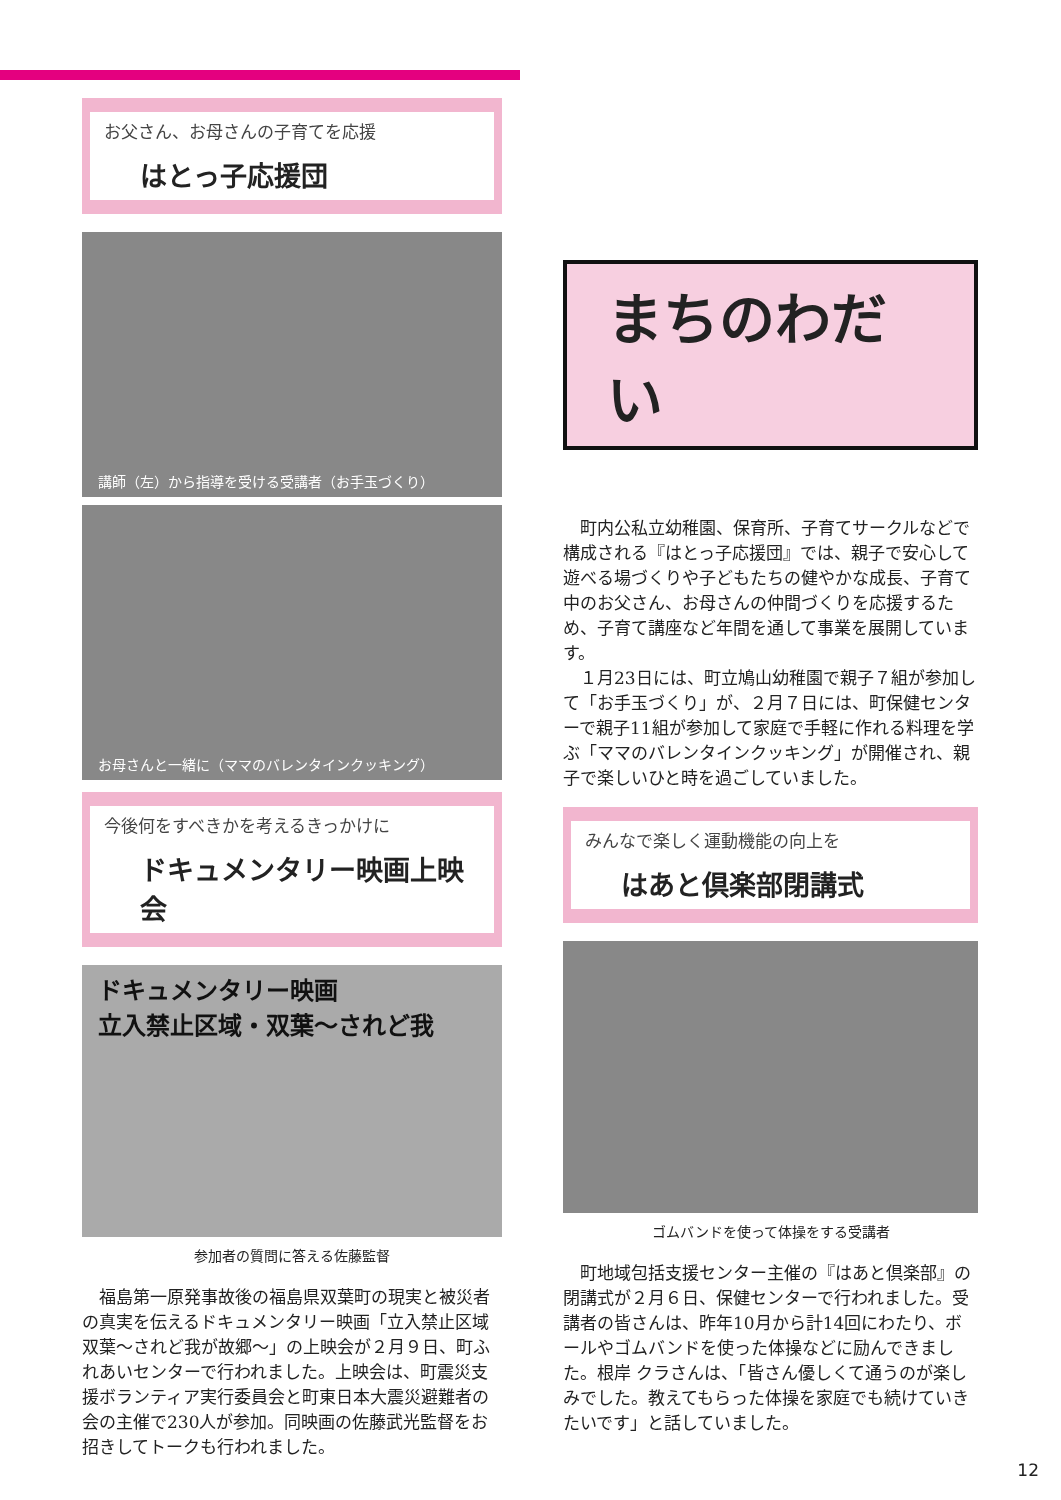お父さん、お母さんの子育てを応援
はとっ子応援団
講師（左）から指導を受ける受講者（お手玉づくり）
お母さんと一緒に（ママのバレンタインクッキング）
今後何をすべきかを考えるきっかけに
ドキュメンタリー映画上映会
ドキュメンタリー映画
立入禁止区域・双葉～されど我
参加者の質問に答える佐藤監督
福島第一原発事故後の福島県双葉町の現実と被災者の真実を伝えるドキュメンタリー映画「立入禁止区域 双葉～されど我が故郷～」の上映会が２月９日、町ふれあいセンターで行われました。上映会は、町震災支援ボランティア実行委員会と町東日本大震災避難者の会の主催で230人が参加。同映画の佐藤武光監督をお招きしてトークも行われました。
まちのわだい
町内公私立幼稚園、保育所、子育てサークルなどで構成される『はとっ子応援団』では、親子で安心して遊べる場づくりや子どもたちの健やかな成長、子育て中のお父さん、お母さんの仲間づくりを応援するため、子育て講座など年間を通して事業を展開しています。
１月23日には、町立鳩山幼稚園で親子７組が参加して「お手玉づくり」が、２月７日には、町保健センターで親子11組が参加して家庭で手軽に作れる料理を学ぶ「ママのバレンタインクッキング」が開催され、親子で楽しいひと時を過ごしていました。
みんなで楽しく運動機能の向上を
はあと倶楽部閉講式
ゴムバンドを使って体操をする受講者
町地域包括支援センター主催の『はあと倶楽部』の閉講式が２月６日、保健センターで行われました。受講者の皆さんは、昨年10月から計14回にわたり、ボールやゴムバンドを使った体操などに励んできました。根岸 クラさんは、「皆さん優しくて通うのが楽しみでした。教えてもらった体操を家庭でも続けていきたいです」と話していました。
12